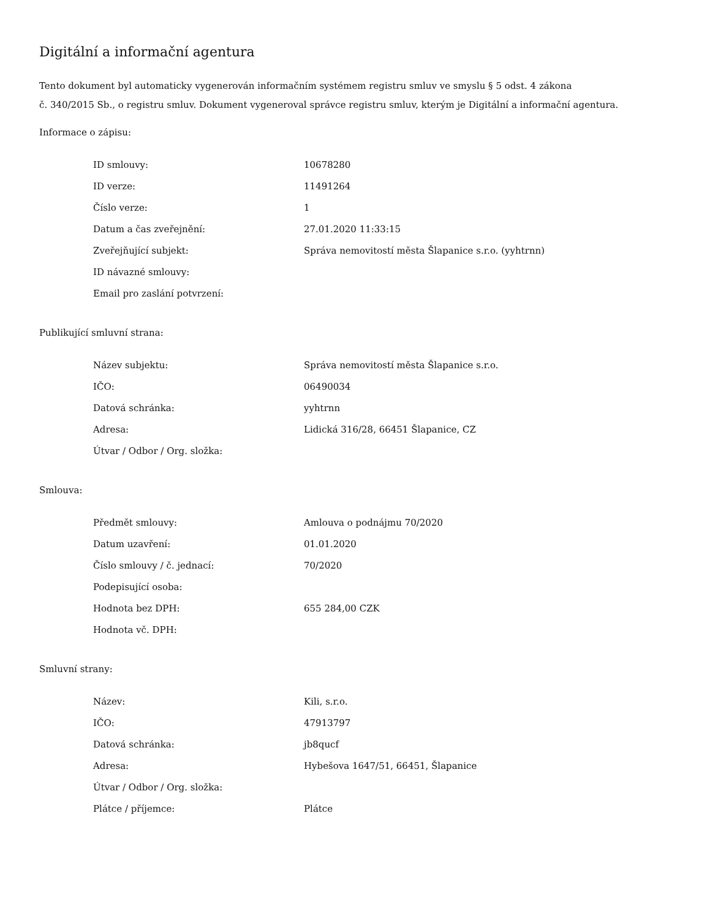Digitální a informační agentura
Tento dokument byl automaticky vygenerován informačním systémem registru smluv ve smyslu § 5 odst. 4 zákona
č. 340/2015 Sb., o registru smluv. Dokument vygeneroval správce registru smluv, kterým je Digitální a informační agentura.
Informace o zápisu:
| ID smlouvy: | 10678280 |
| ID verze: | 11491264 |
| Číslo verze: | 1 |
| Datum a čas zveřejnění: | 27.01.2020 11:33:15 |
| Zveřejňující subjekt: | Správa nemovitostí města Šlapanice s.r.o. (yyhtrnn) |
| ID návazné smlouvy: | |
| Email pro zaslání potvrzení: | |
Publikující smluvní strana:
| Název subjektu: | Správa nemovitostí města Šlapanice s.r.o. |
| IČO: | 06490034 |
| Datová schránka: | yyhtrnn |
| Adresa: | Lidická 316/28, 66451 Šlapanice, CZ |
| Útvar / Odbor / Org. složka: | |
Smlouva:
| Předmět smlouvy: | Amlouva o podnájmu 70/2020 |
| Datum uzavření: | 01.01.2020 |
| Číslo smlouvy / č. jednací: | 70/2020 |
| Podepisující osoba: | |
| Hodnota bez DPH: | 655 284,00 CZK |
| Hodnota vč. DPH: | |
Smluvní strany:
| Název: | Kili, s.r.o. |
| IČO: | 47913797 |
| Datová schránka: | jb8qucf |
| Adresa: | Hybešova 1647/51, 66451, Šlapanice |
| Útvar / Odbor / Org. složka: | |
| Plátce / příjemce: | Plátce |